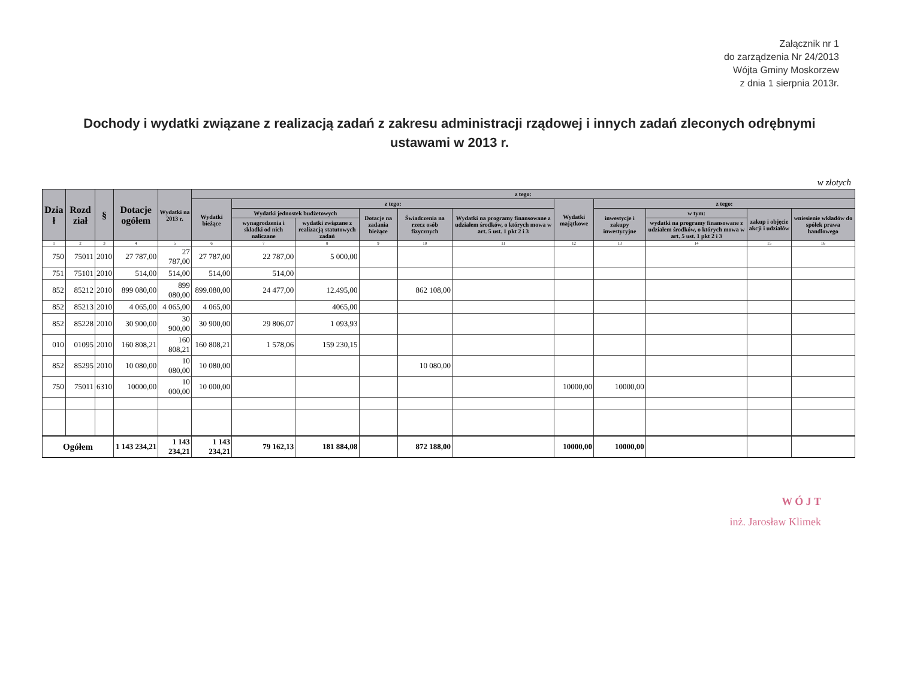Załącznik nr 1
do zarządzenia Nr 24/2013
Wójta Gminy Moskorzew
z dnia 1 sierpnia 2013r.
Dochody i wydatki związane z realizacją zadań z zakresu administracji rządowej i innych zadań zleconych odrębnymi ustawami w 2013 r.
w złotych
| Dzia ł | Rozd ział | § | Dotacje ogółem | Wydatki na 2013 r. | z tego: | | | | | | | | | | |
| --- | --- | --- | --- | --- | --- | --- | --- | --- | --- | --- | --- | --- | --- | --- | --- |
| | | | | | Wydatki bieżące | z tego: | | | | | Wydatki majątkowe | z tego: | | | |
| | | | | | | Wydatki jednostek budżetowych | | Dotacje na zadania bieżące | Świadczenia na rzecz osób fizycznych | Wydatki na programy finansowane z udziałem środków, o których mowa w art. 5 ust. 1 pkt 2 i 3 | | inwestycje i zakupy inwestycyjne | w tym: | zakup i objęcie akcji i udziałów | wniesienie wkładów do spółek prawa handlowego |
| | | | | | | wynagrodzenia i składki od nich naliczane | wydatki związane z realizacją statutowych zadań | | | | | | wydatki na programy finansowane z udziałem środków, o których mowa w art. 5 ust. 1 pkt 2 i 3 | | |
| 1 | 2 | 3 | 4 | 5 | 6 | 7 | 8 | 9 | 10 | 11 | 12 | 13 | 14 | 15 | 16 |
| 750 | 75011 | 2010 | 27 787,00 | 27 787,00 | 27 787,00 | 22 787,00 | 5 000,00 | | | | | | | | |
| 751 | 75101 | 2010 | 514,00 | 514,00 | 514,00 | 514,00 | | | | | | | | | |
| 852 | 85212 | 2010 | 899 080,00 | 899 080,00 | 899.080,00 | 24 477,00 | 12.495,00 | | 862 108,00 | | | | | | |
| 852 | 85213 | 2010 | 4 065,00 | 4 065,00 | 4 065,00 | | 4065,00 | | | | | | | | |
| 852 | 85228 | 2010 | 30 900,00 | 30 900,00 | 30 900,00 | 29 806,07 | 1 093,93 | | | | | | | | |
| 010 | 01095 | 2010 | 160 808,21 | 160 808,21 | 160 808,21 | 1 578,06 | 159 230,15 | | | | | | | | |
| 852 | 85295 | 2010 | 10 080,00 | 10 080,00 | 10 080,00 | | | | 10 080,00 | | | | | | |
| 750 | 75011 | 6310 | 10000,00 | 10 000,00 | 10 000,00 | | | | | | 10000,00 | 10000,00 | | | |
| Ogółem | | | 1 143 234,21 | 1 143 234,21 | 1 143 234,21 | 79 162,13 | 181 884,08 | | 872 188,00 | | 10000,00 | 10000,00 | | | |
W Ó J T
inż. Jarosław Klimek